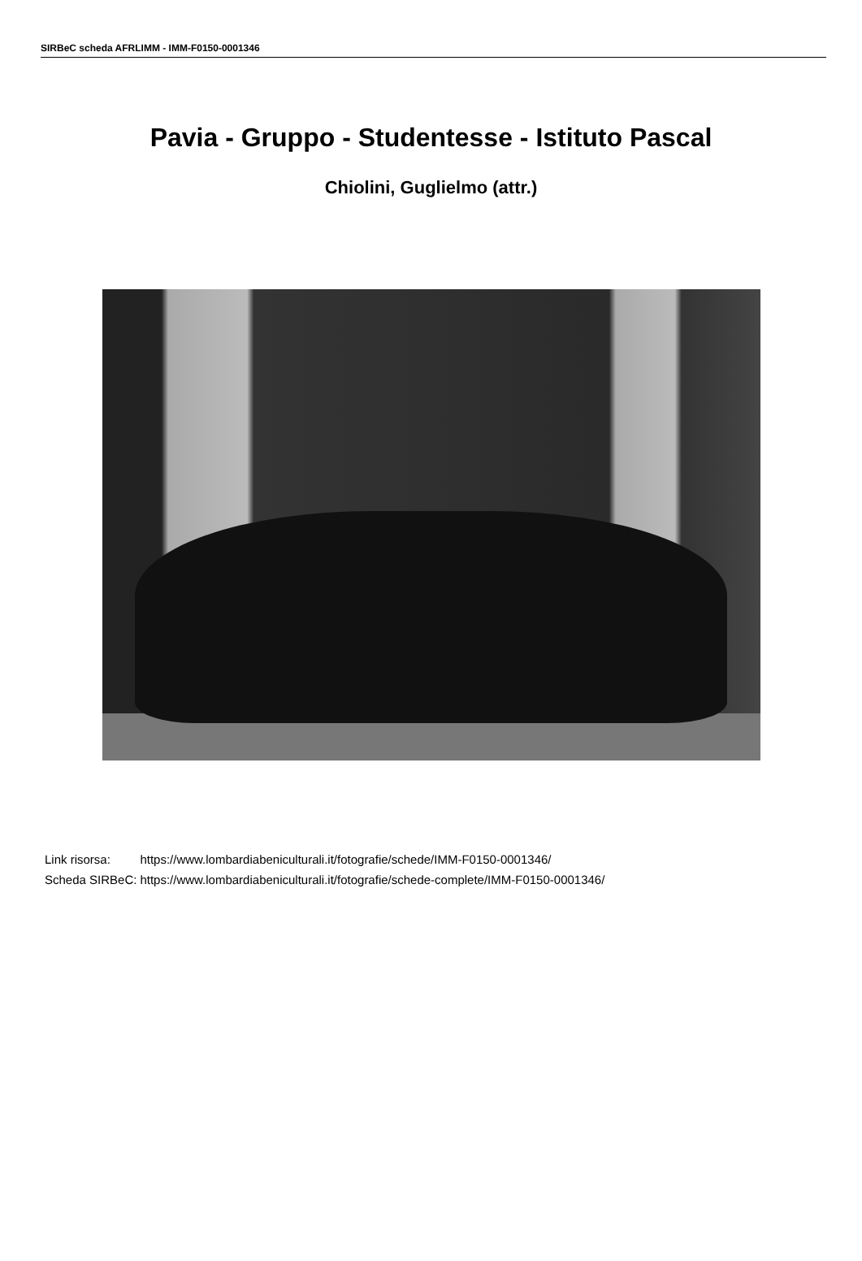SIRBeC scheda AFRLIMM - IMM-F0150-0001346
Pavia - Gruppo - Studentesse - Istituto Pascal
Chiolini, Guglielmo (attr.)
| Link risorsa: | https://www.lombardiabeniculturali.it/fotografie/schede/IMM-F0150-0001346/ |
| Scheda SIRBeC: | https://www.lombardiabeniculturali.it/fotografie/schede-complete/IMM-F0150-0001346/ |